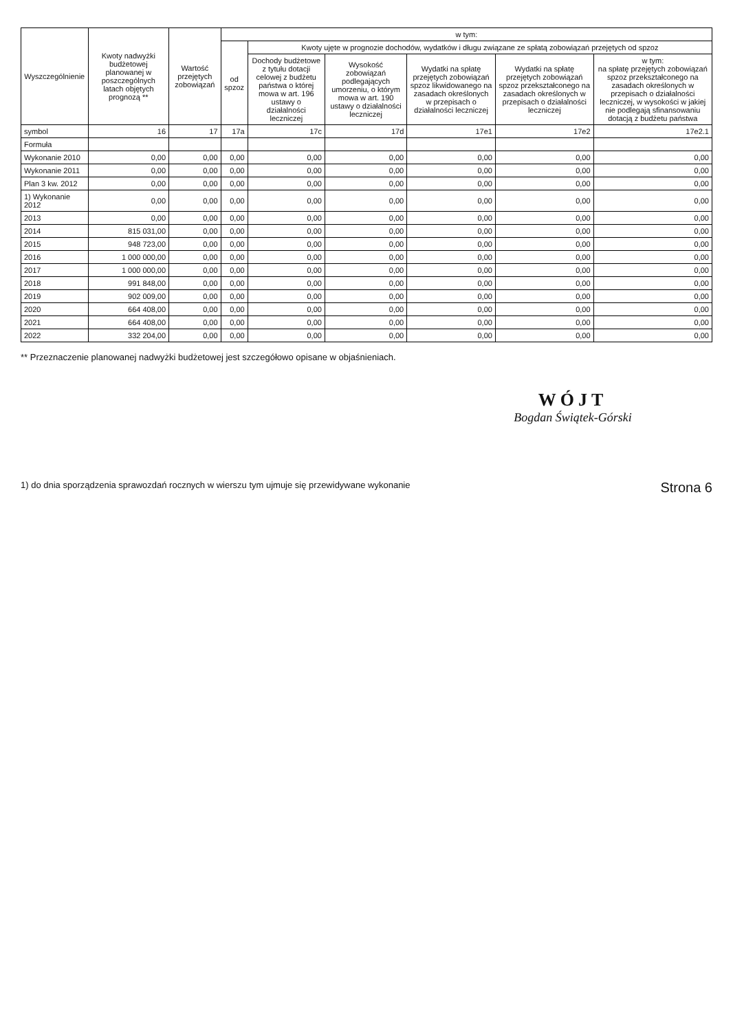| Wyszczególnienie | Kwoty nadwyżki budżetowej planowanej w poszczególnych latach objętych prognozą ** | Wartość przejętych zobowiązań | w tym: | | | | | |
| --- | --- | --- | --- | --- | --- | --- | --- | --- |
| | | | od spzoz | Kwoty ujęte w prognozie dochodów, wydatków i długu związane ze spłatą zobowiązań przejętych od spzoz | | | | |
| | | | | Dochody budżetowe z tytułu dotacji celowej z budżetu państwa o której mowa w art. 196 ustawy o działalności leczniczej | Wysokość zobowiązań podlegających umorzeniu, o którym mowa w art. 190 ustawy o działalności leczniczej | Wydatki na spłatę przejętych zobowiązań spzoz likwidowanego na zasadach określonych w przepisach o działalności leczniczej | Wydatki na spłatę przejętych zobowiązań spzoz przekształconego na zasadach określonych w przepisach o działalności leczniczej | w tym: na spłatę przejętych zobowiązań spzoz przekształconego na zasadach określonych w przepisach o działalności leczniczej, w wysokości w jakiej nie podlegają sfinansowaniu dotacją z budżetu państwa |
| symbol | 16 | 17 | 17a | 17c | 17d | 17e1 | 17e2 | 17e2.1 |
| Formuła | | | | | | | | |
| Wykonanie 2010 | 0,00 | 0,00 | 0,00 | 0,00 | 0,00 | 0,00 | 0,00 | 0,00 |
| Wykonanie 2011 | 0,00 | 0,00 | 0,00 | 0,00 | 0,00 | 0,00 | 0,00 | 0,00 |
| Plan 3 kw. 2012 | 0,00 | 0,00 | 0,00 | 0,00 | 0,00 | 0,00 | 0,00 | 0,00 |
| 1) Wykonanie 2012 | 0,00 | 0,00 | 0,00 | 0,00 | 0,00 | 0,00 | 0,00 | 0,00 |
| 2013 | 0,00 | 0,00 | 0,00 | 0,00 | 0,00 | 0,00 | 0,00 | 0,00 |
| 2014 | 815 031,00 | 0,00 | 0,00 | 0,00 | 0,00 | 0,00 | 0,00 | 0,00 |
| 2015 | 948 723,00 | 0,00 | 0,00 | 0,00 | 0,00 | 0,00 | 0,00 | 0,00 |
| 2016 | 1 000 000,00 | 0,00 | 0,00 | 0,00 | 0,00 | 0,00 | 0,00 | 0,00 |
| 2017 | 1 000 000,00 | 0,00 | 0,00 | 0,00 | 0,00 | 0,00 | 0,00 | 0,00 |
| 2018 | 991 848,00 | 0,00 | 0,00 | 0,00 | 0,00 | 0,00 | 0,00 | 0,00 |
| 2019 | 902 009,00 | 0,00 | 0,00 | 0,00 | 0,00 | 0,00 | 0,00 | 0,00 |
| 2020 | 664 408,00 | 0,00 | 0,00 | 0,00 | 0,00 | 0,00 | 0,00 | 0,00 |
| 2021 | 664 408,00 | 0,00 | 0,00 | 0,00 | 0,00 | 0,00 | 0,00 | 0,00 |
| 2022 | 332 204,00 | 0,00 | 0,00 | 0,00 | 0,00 | 0,00 | 0,00 | 0,00 |
** Przeznaczenie planowanej nadwyżki budżetowej jest szczegółowo opisane w objaśnieniach.
WÓJT
Bogdan Świątek-Górski
1) do dnia sporządzenia sprawozdań rocznych w wierszu tym ujmuje się przewidywane wykonanie Strona 6